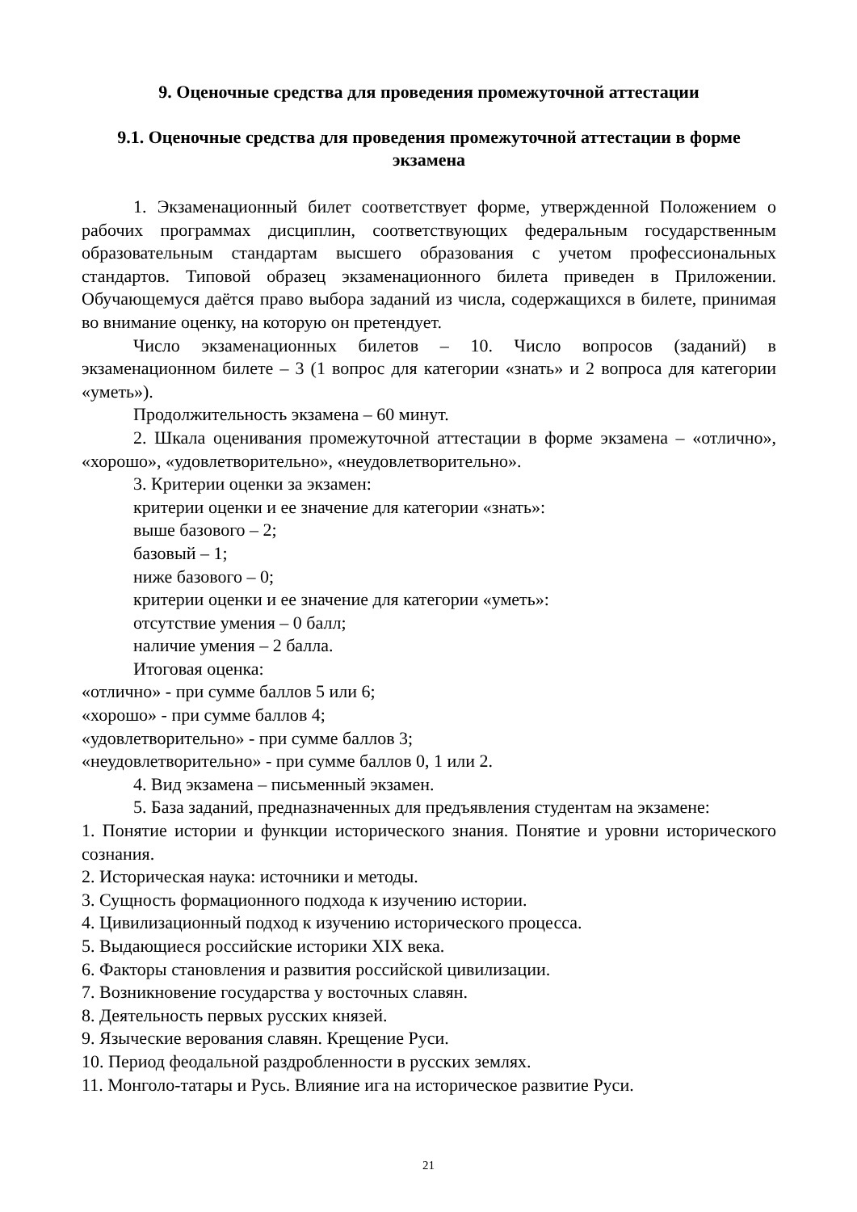9. Оценочные средства для проведения промежуточной аттестации
9.1. Оценочные средства для проведения промежуточной аттестации в форме экзамена
1. Экзаменационный билет соответствует форме, утвержденной Положением о рабочих программах дисциплин, соответствующих федеральным государственным образовательным стандартам высшего образования с учетом профессиональных стандартов. Типовой образец экзаменационного билета приведен в Приложении. Обучающемуся даётся право выбора заданий из числа, содержащихся в билете, принимая во внимание оценку, на которую он претендует.
Число экзаменационных билетов – 10. Число вопросов (заданий) в экзаменационном билете – 3 (1 вопрос для категории «знать» и 2 вопроса для категории «уметь»).
Продолжительность экзамена – 60 минут.
2. Шкала оценивания промежуточной аттестации в форме экзамена – «отлично», «хорошо», «удовлетворительно», «неудовлетворительно».
3. Критерии оценки за экзамен:
критерии оценки и ее значение для категории «знать»:
выше базового – 2;
базовый – 1;
ниже базового – 0;
критерии оценки и ее значение для категории «уметь»:
отсутствие умения – 0 балл;
наличие умения – 2 балла.
Итоговая оценка:
«отлично» - при сумме баллов 5 или 6;
«хорошо» - при сумме баллов 4;
«удовлетворительно» - при сумме баллов 3;
«неудовлетворительно» - при сумме баллов 0, 1 или 2.
4. Вид экзамена – письменный экзамен.
5. База заданий, предназначенных для предъявления студентам на экзамене:
1. Понятие истории и функции исторического знания. Понятие и уровни исторического сознания.
2. Историческая наука: источники и методы.
3. Сущность формационного подхода к изучению истории.
4. Цивилизационный подход к изучению исторического процесса.
5. Выдающиеся российские историки XIX века.
6. Факторы становления и развития российской цивилизации.
7. Возникновение государства у восточных славян.
8. Деятельность первых русских князей.
9. Языческие верования славян. Крещение Руси.
10. Период феодальной раздробленности в русских землях.
11. Монголо-татары и Русь. Влияние ига на историческое развитие Руси.
21